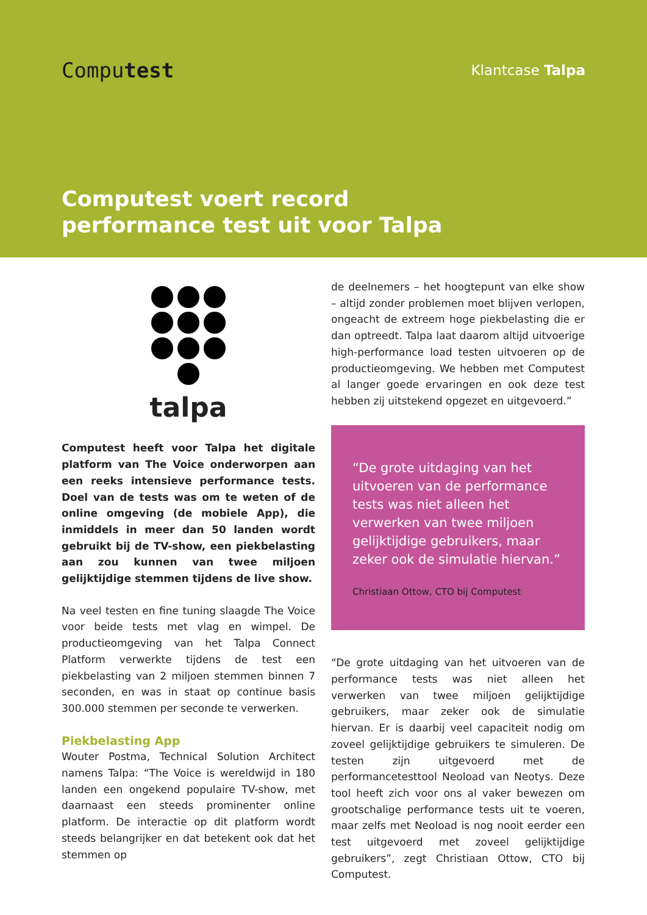Computest
Klantcase Talpa
Computest voert record
performance test uit voor Talpa
talpa
Computest heeft voor Talpa het digitale platform van The Voice onderworpen aan een reeks intensieve performance tests. Doel van de tests was om te weten of de online omgeving (de mobiele App), die inmiddels in meer dan 50 landen wordt gebruikt bij de TV-show, een piekbelasting aan zou kunnen van twee miljoen gelijktijdige stemmen tijdens de live show.
Na veel testen en fine tuning slaagde The Voice voor beide tests met vlag en wimpel. De productieomgeving van het Talpa Connect Platform verwerkte tijdens de test een piekbelasting van 2 miljoen stemmen binnen 7 seconden, en was in staat op continue basis 300.000 stemmen per seconde te verwerken.
Piekbelasting App
Wouter Postma, Technical Solution Architect namens Talpa: “The Voice is wereldwijd in 180 landen een ongekend populaire TV-show, met daarnaast een steeds prominenter online platform. De interactie op dit platform wordt steeds belangrijker en dat betekent ook dat het stemmen op
de deelnemers – het hoogtepunt van elke show – altijd zonder problemen moet blijven verlopen, ongeacht de extreem hoge piekbelasting die er dan optreedt. Talpa laat daarom altijd uitvoerige high-performance load testen uitvoeren op de productieomgeving. We hebben met Computest al langer goede ervaringen en ook deze test hebben zij uitstekend opgezet en uitgevoerd.”
“De grote uitdaging van het uitvoeren van de performance tests was niet alleen het verwerken van twee miljoen gelijktijdige gebruikers, maar zeker ook de simulatie hiervan.”
Christiaan Ottow, CTO bij Computest
“De grote uitdaging van het uitvoeren van de performance tests was niet alleen het verwerken van twee miljoen gelijktijdige gebruikers, maar zeker ook de simulatie hiervan. Er is daarbij veel capaciteit nodig om zoveel gelijktijdige gebruikers te simuleren. De testen zijn uitgevoerd met de performancetesttool Neoload van Neotys. Deze tool heeft zich voor ons al vaker bewezen om grootschalige performance tests uit te voeren, maar zelfs met Neoload is nog nooit eerder een test uitgevoerd met zoveel gelijktijdige gebruikers”, zegt Christiaan Ottow, CTO bij Computest.